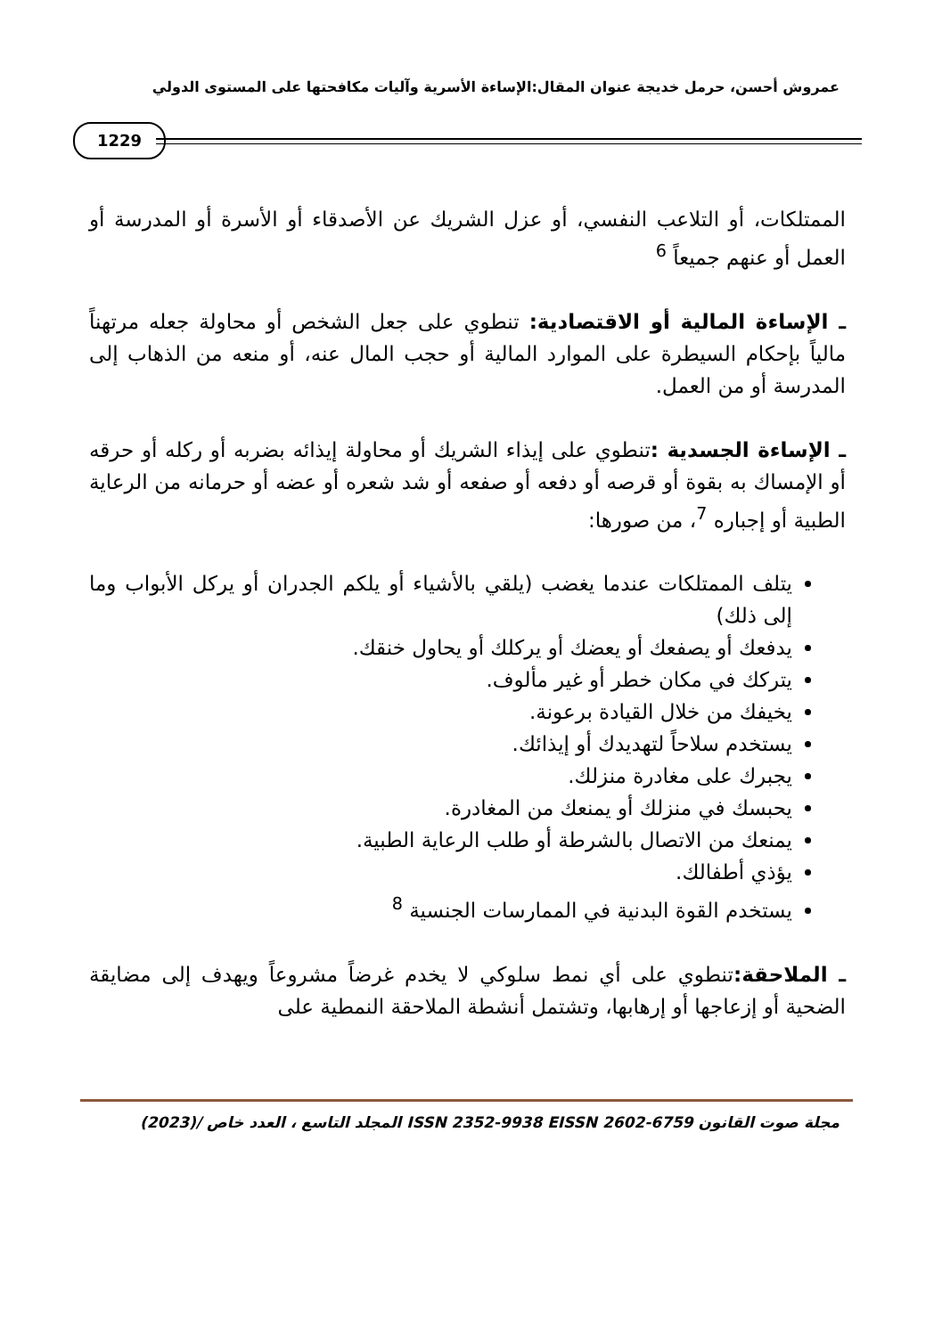عمروش أحسن، حرمل خديجة عنوان المقال:الإساءة الأسرية وآليات مكافحتها على المستوى الدولي
1229
الممتلكات، أو التلاعب النفسي، أو عزل الشريك عن الأصدقاء أو الأسرة أو المدرسة أو العمل أو عنهم جميعاً <sup>6</sup>
ـ الإساءة المالية أو الاقتصادية: تنطوي على جعل الشخص أو محاولة جعله مرتهناً مالياً بإحكام السيطرة على الموارد المالية أو حجب المال عنه، أو منعه من الذهاب إلى المدرسة أو من العمل.
ـ الإساءة الجسدية : تنطوي على إيذاء الشريك أو محاولة إيذائه بضربه أو ركله أو حرقه أو الإمساك به بقوة أو قرصه أو دفعه أو صفعه أو شد شعره أو عضه أو حرمانه من الرعاية الطبية أو إجباره <sup>7</sup>، من صورها:
يتلف الممتلكات عندما يغضب (يلقي بالأشياء أو يلكم الجدران أو يركل الأبواب وما إلى ذلك)
يدفعك أو يصفعك أو يعضك أو يركلك أو يحاول خنقك.
يتركك في مكان خطر أو غير مألوف.
يخيفك من خلال القيادة برعونة.
يستخدم سلاحاً لتهديدك أو إيذائك.
يجبرك على مغادرة منزلك.
يحبسك في منزلك أو يمنعك من المغادرة.
يمنعك من الاتصال بالشرطة أو طلب الرعاية الطبية.
يؤذي أطفالك.
يستخدم القوة البدنية في الممارسات الجنسية <sup>8</sup>
ـ الملاحقة: تنطوي على أي نمط سلوكي لا يخدم غرضاً مشروعاً ويهدف إلى مضايقة الضحية أو إزعاجها أو إرهابها، وتشتمل أنشطة الملاحقة النمطية على
مجلة صوت القانون ISSN 2352-9938 EISSN 2602-6759 المجلد التاسع ، العدد خاص /(2023)